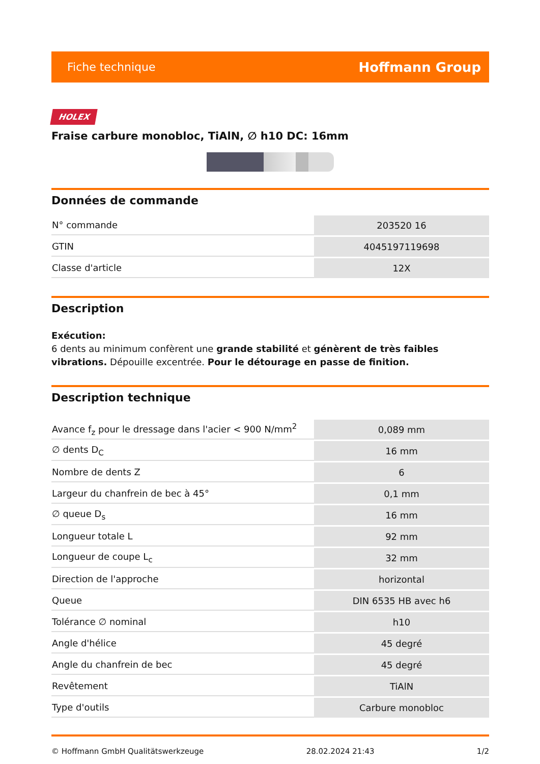Fiche technique Hoffmann Group
HOLEX
Fraise carbure monobloc, TiAlN, ∅ h10 DC: 16mm
Données de commande
| N° commande | 203520 16 |
| GTIN | 4045197119698 |
| Classe d'article | 12X |
Description
Exécution:
6 dents au minimum confèrent une grande stabilité et génèrent de très faibles vibrations. Dépouille excentrée. Pour le détourage en passe de finition.
Description technique
| Avance f<sub>z</sub> pour le dressage dans l'acier < 900 N/mm<sup>2</sup> | 0,089 mm |
| ∅ dents D<sub>C</sub> | 16 mm |
| Nombre de dents Z | 6 |
| Largeur du chanfrein de bec à 45° | 0,1 mm |
| ∅ queue D<sub>s</sub> | 16 mm |
| Longueur totale L | 92 mm |
| Longueur de coupe L<sub>c</sub> | 32 mm |
| Direction de l'approche | horizontal |
| Queue | DIN 6535 HB avec h6 |
| Tolérance ∅ nominal | h10 |
| Angle d'hélice | 45 degré |
| Angle du chanfrein de bec | 45 degré |
| Revêtement | TiAlN |
| Type d'outils | Carbure monobloc |
© Hoffmann GmbH Qualitätswerkzeuge 28.02.2024 21:43 1/2